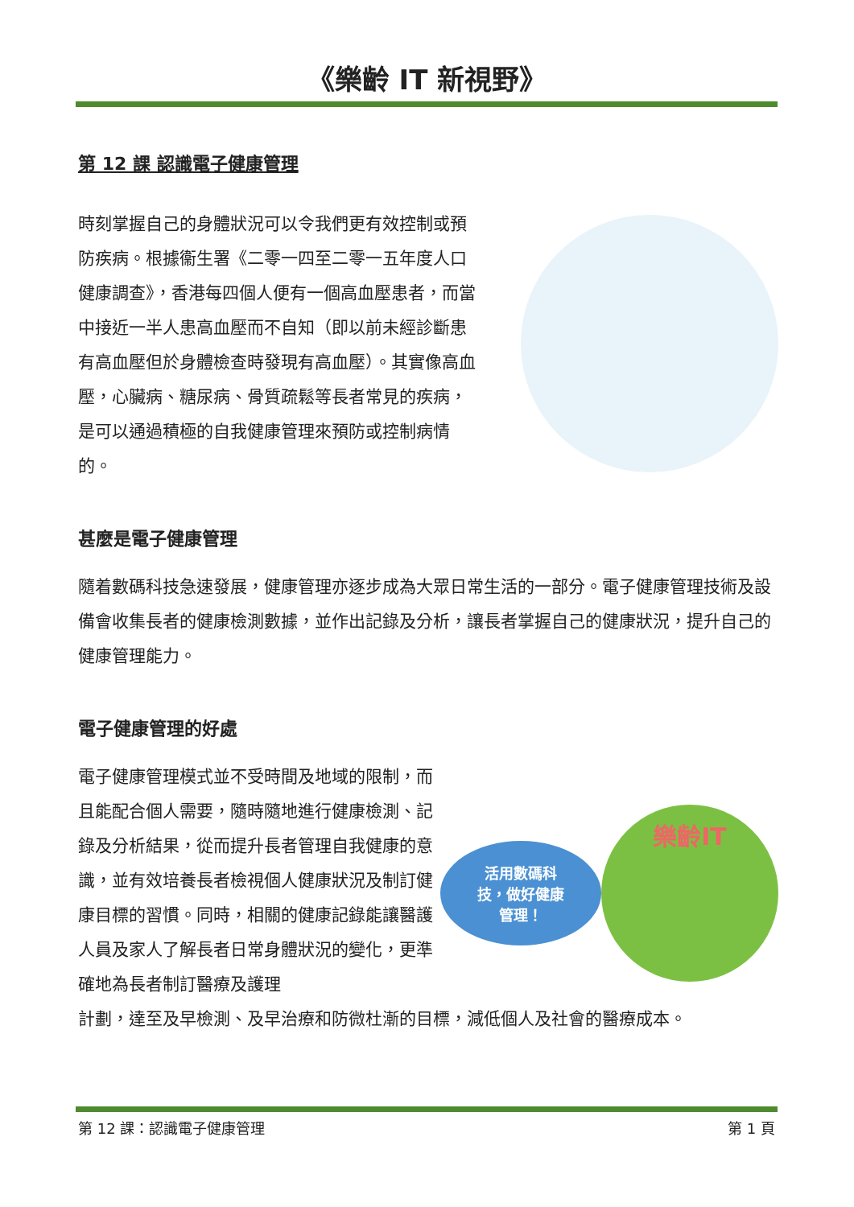《樂齡 IT 新視野》
第 12 課 認識電子健康管理
時刻掌握自己的身體狀況可以令我們更有效控制或預防疾病。根據衞生署《二零一四至二零一五年度人口健康調查》，香港每四個人便有一個高血壓患者，而當中接近一半人患高血壓而不自知（即以前未經診斷患有高血壓但於身體檢查時發現有高血壓）。其實像高血壓，心臟病、糖尿病、骨質疏鬆等長者常見的疾病，是可以通過積極的自我健康管理來預防或控制病情的。
甚麼是電子健康管理
隨着數碼科技急速發展，健康管理亦逐步成為大眾日常生活的一部分。電子健康管理技術及設備會收集長者的健康檢測數據，並作出記錄及分析，讓長者掌握自己的健康狀況，提升自己的健康管理能力。
電子健康管理的好處
電子健康管理模式並不受時間及地域的限制，而且能配合個人需要，隨時隨地進行健康檢測、記錄及分析結果，從而提升長者管理自我健康的意識，並有效培養長者檢視個人健康狀況及制訂健康目標的習慣。同時，相關的健康記錄能讓醫護人員及家人了解長者日常身體狀況的變化，更準確地為長者制訂醫療及護理
活用數碼科
技，做好健康
管理！
樂齡IT
計劃，達至及早檢測、及早治療和防微杜漸的目標，減低個人及社會的醫療成本。
第 12 課：認識電子健康管理 第 1 頁